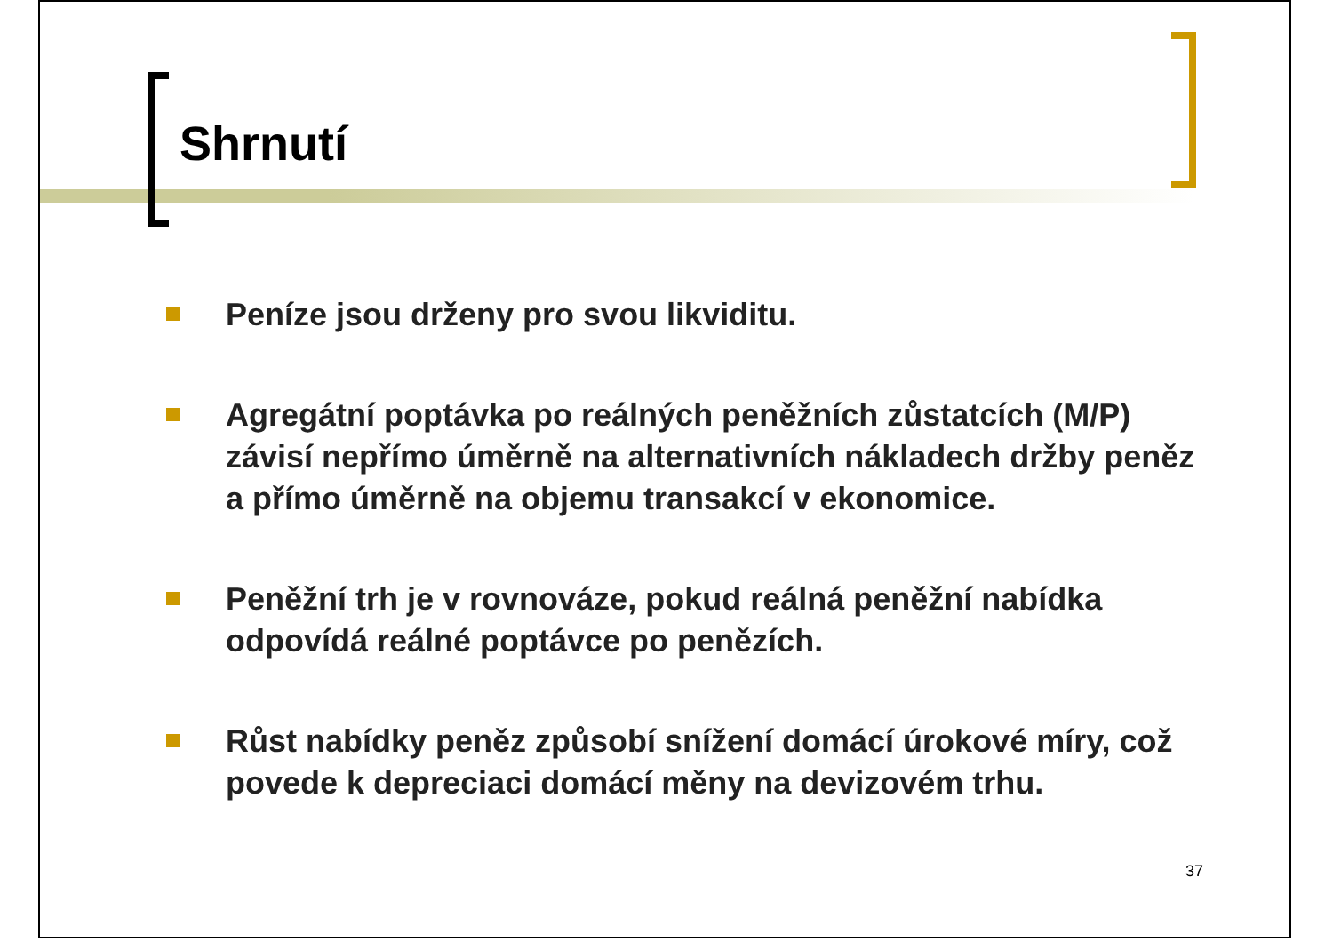Shrnutí
Peníze jsou drženy pro svou likviditu.
Agregátní poptávka po reálných peněžních zůstatcích (M/P) závisí nepřímo úměrně na alternativních nákladech držby peněz a přímo úměrně na objemu transakcí v ekonomice.
Peněžní trh je v rovnováze, pokud reálná peněžní nabídka odpovídá reálné poptávce po penězích.
Růst nabídky peněz způsobí snížení domácí úrokové míry, což povede k depreciaci domácí měny na devizovém trhu.
37